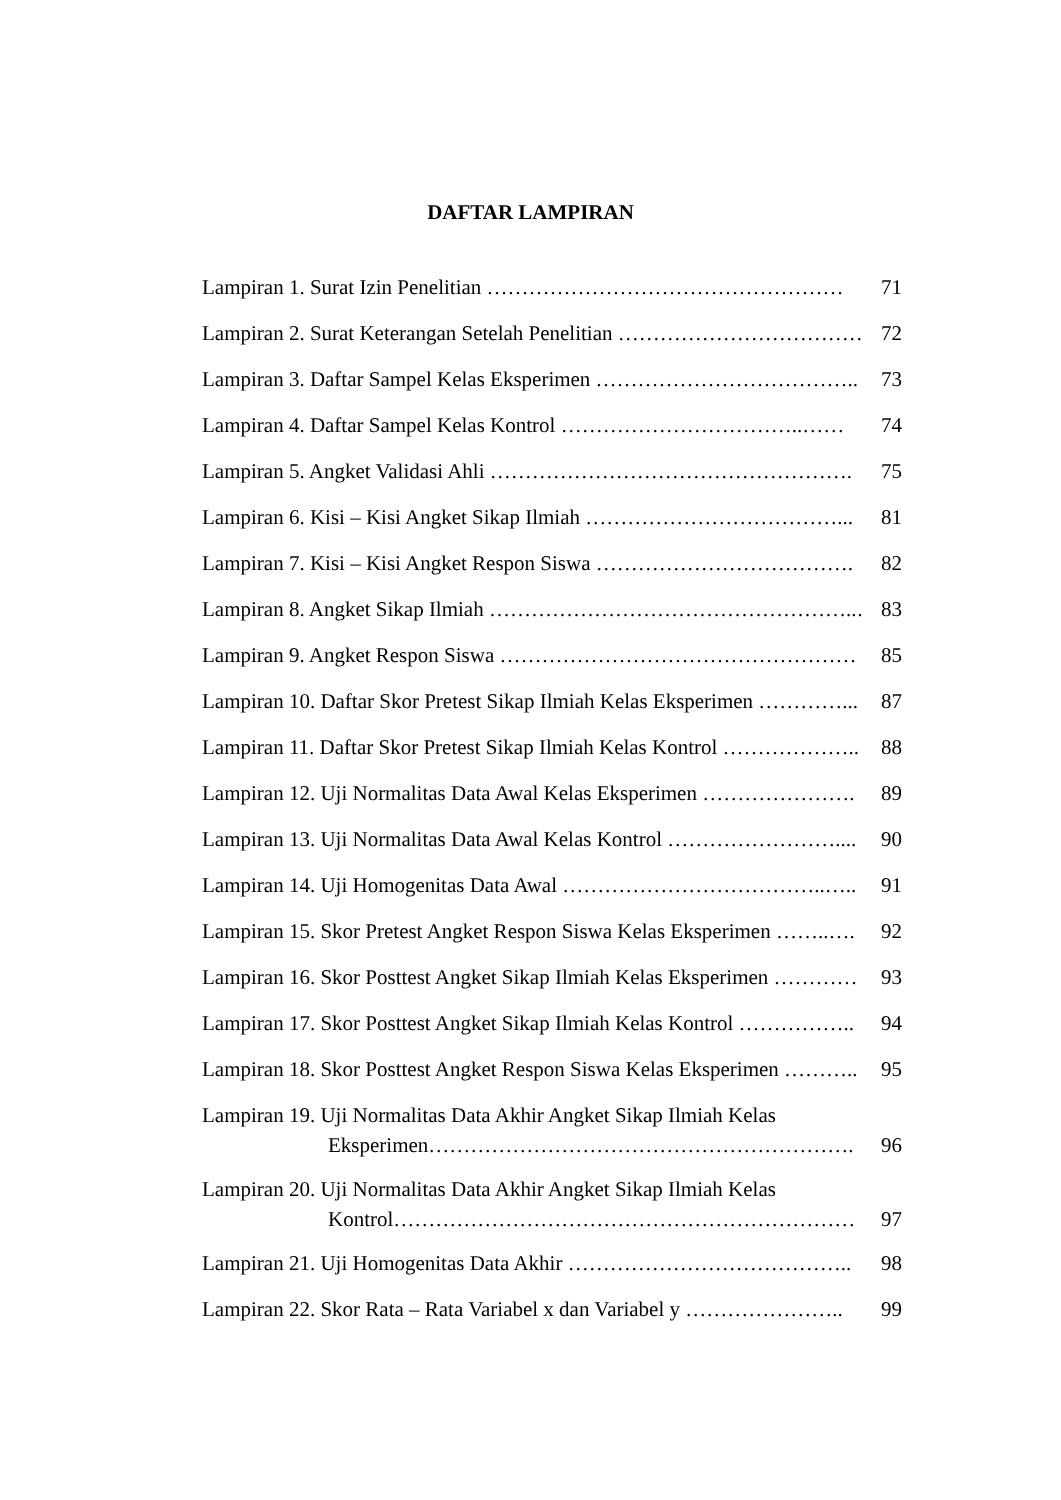DAFTAR LAMPIRAN
Lampiran 1. Surat Izin Penelitian …………………………………………… 71
Lampiran 2. Surat Keterangan Setelah Penelitian ……………………………… 72
Lampiran 3. Daftar Sampel Kelas Eksperimen ……………………………….. 73
Lampiran 4. Daftar Sampel Kelas Kontrol ……………………………..…… 74
Lampiran 5. Angket Validasi Ahli ……………………………………………. 75
Lampiran 6. Kisi – Kisi Angket Sikap Ilmiah ………………………………... 81
Lampiran 7. Kisi – Kisi Angket Respon Siswa ………………………………. 82
Lampiran 8. Angket Sikap Ilmiah ……………………………………………..… 83
Lampiran 9. Angket Respon Siswa …………………………………………… 85
Lampiran 10. Daftar Skor Pretest Sikap Ilmiah Kelas Eksperimen …………... 87
Lampiran 11. Daftar Skor Pretest Sikap Ilmiah Kelas Kontrol ……………….. 88
Lampiran 12. Uji Normalitas Data Awal Kelas Eksperimen …………………. 89
Lampiran 13. Uji Normalitas Data Awal Kelas Kontrol …………………….... 90
Lampiran 14. Uji Homogenitas Data Awal ………………………………..….. 91
Lampiran 15. Skor Pretest Angket Respon Siswa Kelas Eksperimen ……..…. 92
Lampiran 16. Skor Posttest Angket Sikap Ilmiah Kelas Eksperimen ………… 93
Lampiran 17. Skor Posttest Angket Sikap Ilmiah Kelas Kontrol …………….. 94
Lampiran 18. Skor Posttest Angket Respon Siswa Kelas Eksperimen ……….. 95
Lampiran 19. Uji Normalitas Data Akhir Angket Sikap Ilmiah Kelas
Eksperimen……………………………………………………. 96
Lampiran 20. Uji Normalitas Data Akhir Angket Sikap Ilmiah Kelas
Kontrol………………………………………………………… 97
Lampiran 21. Uji Homogenitas Data Akhir ………………………………….. 98
Lampiran 22. Skor Rata – Rata Variabel x dan Variabel y ………………….. 99